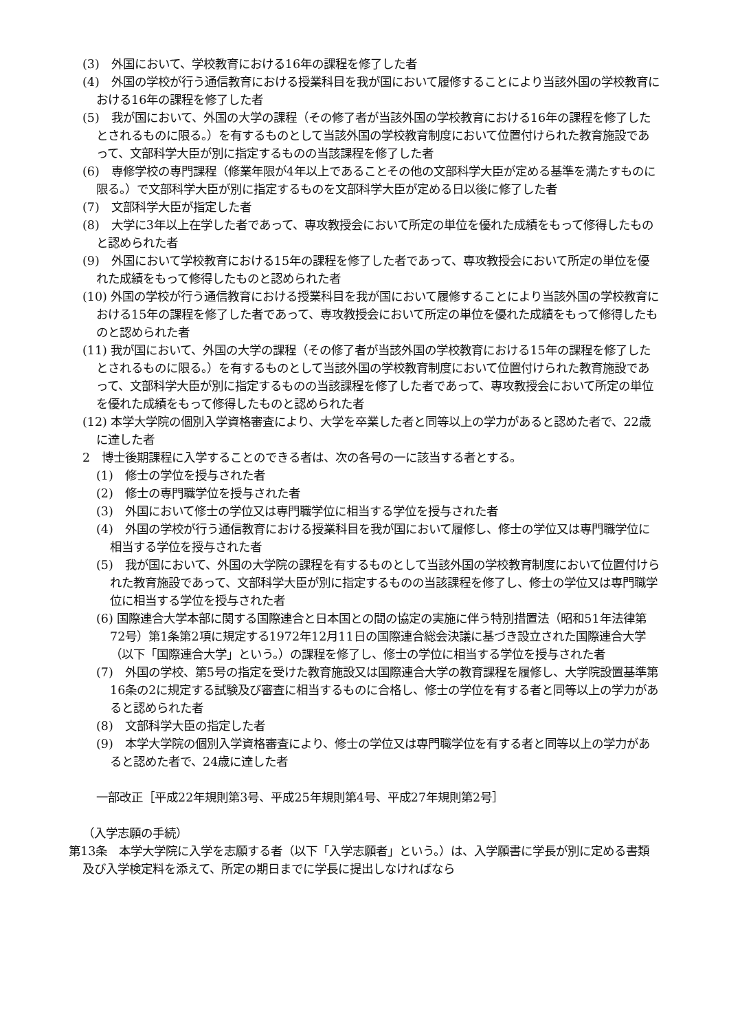(3)　外国において、学校教育における16年の課程を修了した者
(4)　外国の学校が行う通信教育における授業科目を我が国において履修することにより当該外国の学校教育における16年の課程を修了した者
(5)　我が国において、外国の大学の課程（その修了者が当該外国の学校教育における16年の課程を修了したとされるものに限る。）を有するものとして当該外国の学校教育制度において位置付けられた教育施設であって、文部科学大臣が別に指定するものの当該課程を修了した者
(6)　専修学校の専門課程（修業年限が4年以上であることその他の文部科学大臣が定める基準を満たすものに限る。）で文部科学大臣が別に指定するものを文部科学大臣が定める日以後に修了した者
(7)　文部科学大臣が指定した者
(8)　大学に3年以上在学した者であって、専攻教授会において所定の単位を優れた成績をもって修得したものと認められた者
(9)　外国において学校教育における15年の課程を修了した者であって、専攻教授会において所定の単位を優れた成績をもって修得したものと認められた者
(10) 外国の学校が行う通信教育における授業科目を我が国において履修することにより当該外国の学校教育における15年の課程を修了した者であって、専攻教授会において所定の単位を優れた成績をもって修得したものと認められた者
(11) 我が国において、外国の大学の課程（その修了者が当該外国の学校教育における15年の課程を修了したとされるものに限る。）を有するものとして当該外国の学校教育制度において位置付けられた教育施設であって、文部科学大臣が別に指定するものの当該課程を修了した者であって、専攻教授会において所定の単位を優れた成績をもって修得したものと認められた者
(12) 本学大学院の個別入学資格審査により、大学を卒業した者と同等以上の学力があると認めた者で、22歳に達した者
2　博士後期課程に入学することのできる者は、次の各号の一に該当する者とする。
(1)　修士の学位を授与された者
(2)　修士の専門職学位を授与された者
(3)　外国において修士の学位又は専門職学位に相当する学位を授与された者
(4)　外国の学校が行う通信教育における授業科目を我が国において履修し、修士の学位又は専門職学位に相当する学位を授与された者
(5)　我が国において、外国の大学院の課程を有するものとして当該外国の学校教育制度において位置付けられた教育施設であって、文部科学大臣が別に指定するものの当該課程を修了し、修士の学位又は専門職学位に相当する学位を授与された者
(6) 国際連合大学本部に関する国際連合と日本国との間の協定の実施に伴う特別措置法（昭和51年法律第72号）第1条第2項に規定する1972年12月11日の国際連合総会決議に基づき設立された国際連合大学（以下「国際連合大学」という。）の課程を修了し、修士の学位に相当する学位を授与された者
(7)　外国の学校、第5号の指定を受けた教育施設又は国際連合大学の教育課程を履修し、大学院設置基準第16条の2に規定する試験及び審査に相当するものに合格し、修士の学位を有する者と同等以上の学力があると認められた者
(8)　文部科学大臣の指定した者
(9)　本学大学院の個別入学資格審査により、修士の学位又は専門職学位を有する者と同等以上の学力があると認めた者で、24歳に達した者
一部改正［平成22年規則第3号、平成25年規則第4号、平成27年規則第2号］
（入学志願の手続）
第13条　本学大学院に入学を志願する者（以下「入学志願者」という。）は、入学願書に学長が別に定める書類及び入学検定料を添えて、所定の期日までに学長に提出しなければなら